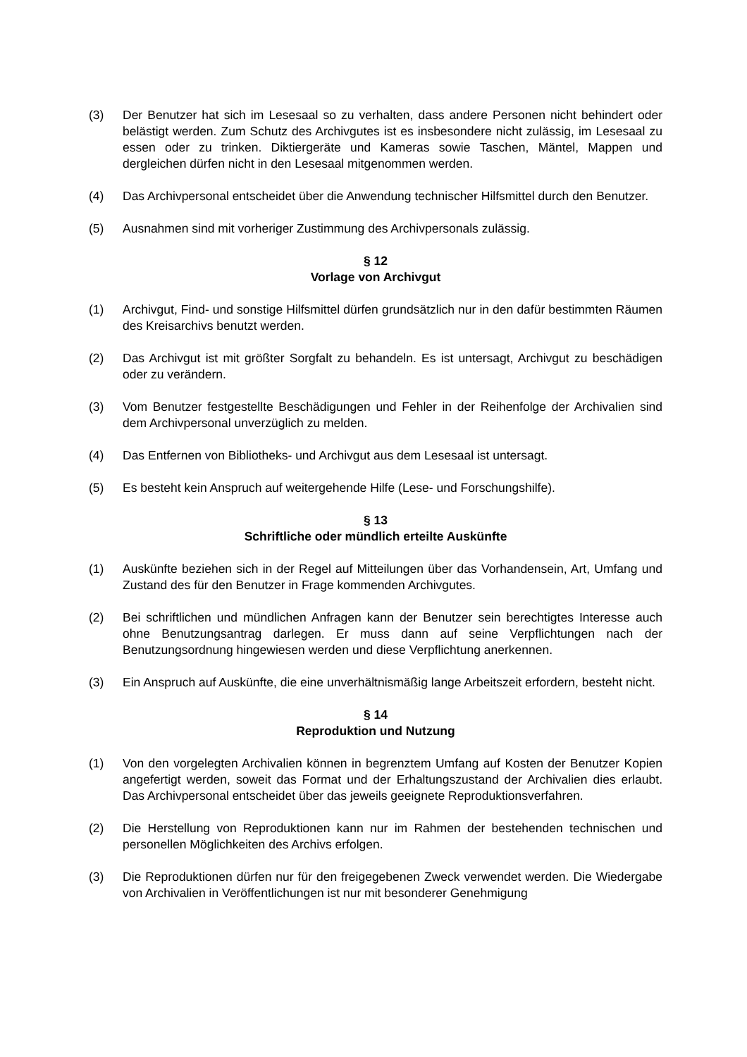(3) Der Benutzer hat sich im Lesesaal so zu verhalten, dass andere Personen nicht behindert oder belästigt werden. Zum Schutz des Archivgutes ist es insbesondere nicht zulässig, im Lesesaal zu essen oder zu trinken. Diktiergeräte und Kameras sowie Taschen, Mäntel, Mappen und dergleichen dürfen nicht in den Lesesaal mitgenommen werden.
(4) Das Archivpersonal entscheidet über die Anwendung technischer Hilfsmittel durch den Benutzer.
(5) Ausnahmen sind mit vorheriger Zustimmung des Archivpersonals zulässig.
§ 12
Vorlage von Archivgut
(1) Archivgut, Find- und sonstige Hilfsmittel dürfen grundsätzlich nur in den dafür bestimmten Räumen des Kreisarchivs benutzt werden.
(2) Das Archivgut ist mit größter Sorgfalt zu behandeln. Es ist untersagt, Archivgut zu beschädigen oder zu verändern.
(3) Vom Benutzer festgestellte Beschädigungen und Fehler in der Reihenfolge der Archivalien sind dem Archivpersonal unverzüglich zu melden.
(4) Das Entfernen von Bibliotheks- und Archivgut aus dem Lesesaal ist untersagt.
(5) Es besteht kein Anspruch auf weitergehende Hilfe (Lese- und Forschungshilfe).
§ 13
Schriftliche oder mündlich erteilte Auskünfte
(1) Auskünfte beziehen sich in der Regel auf Mitteilungen über das Vorhandensein, Art, Umfang und Zustand des für den Benutzer in Frage kommenden Archivgutes.
(2) Bei schriftlichen und mündlichen Anfragen kann der Benutzer sein berechtigtes Interesse auch ohne Benutzungsantrag darlegen. Er muss dann auf seine Verpflichtungen nach der Benutzungsordnung hingewiesen werden und diese Verpflichtung anerkennen.
(3) Ein Anspruch auf Auskünfte, die eine unverhältnismäßig lange Arbeitszeit erfordern, besteht nicht.
§ 14
Reproduktion und Nutzung
(1) Von den vorgelegten Archivalien können in begrenztem Umfang auf Kosten der Benutzer Kopien angefertigt werden, soweit das Format und der Erhaltungszustand der Archivalien dies erlaubt. Das Archivpersonal entscheidet über das jeweils geeignete Reproduktionsverfahren.
(2) Die Herstellung von Reproduktionen kann nur im Rahmen der bestehenden technischen und personellen Möglichkeiten des Archivs erfolgen.
(3) Die Reproduktionen dürfen nur für den freigegebenen Zweck verwendet werden. Die Wiedergabe von Archivalien in Veröffentlichungen ist nur mit besonderer Genehmigung